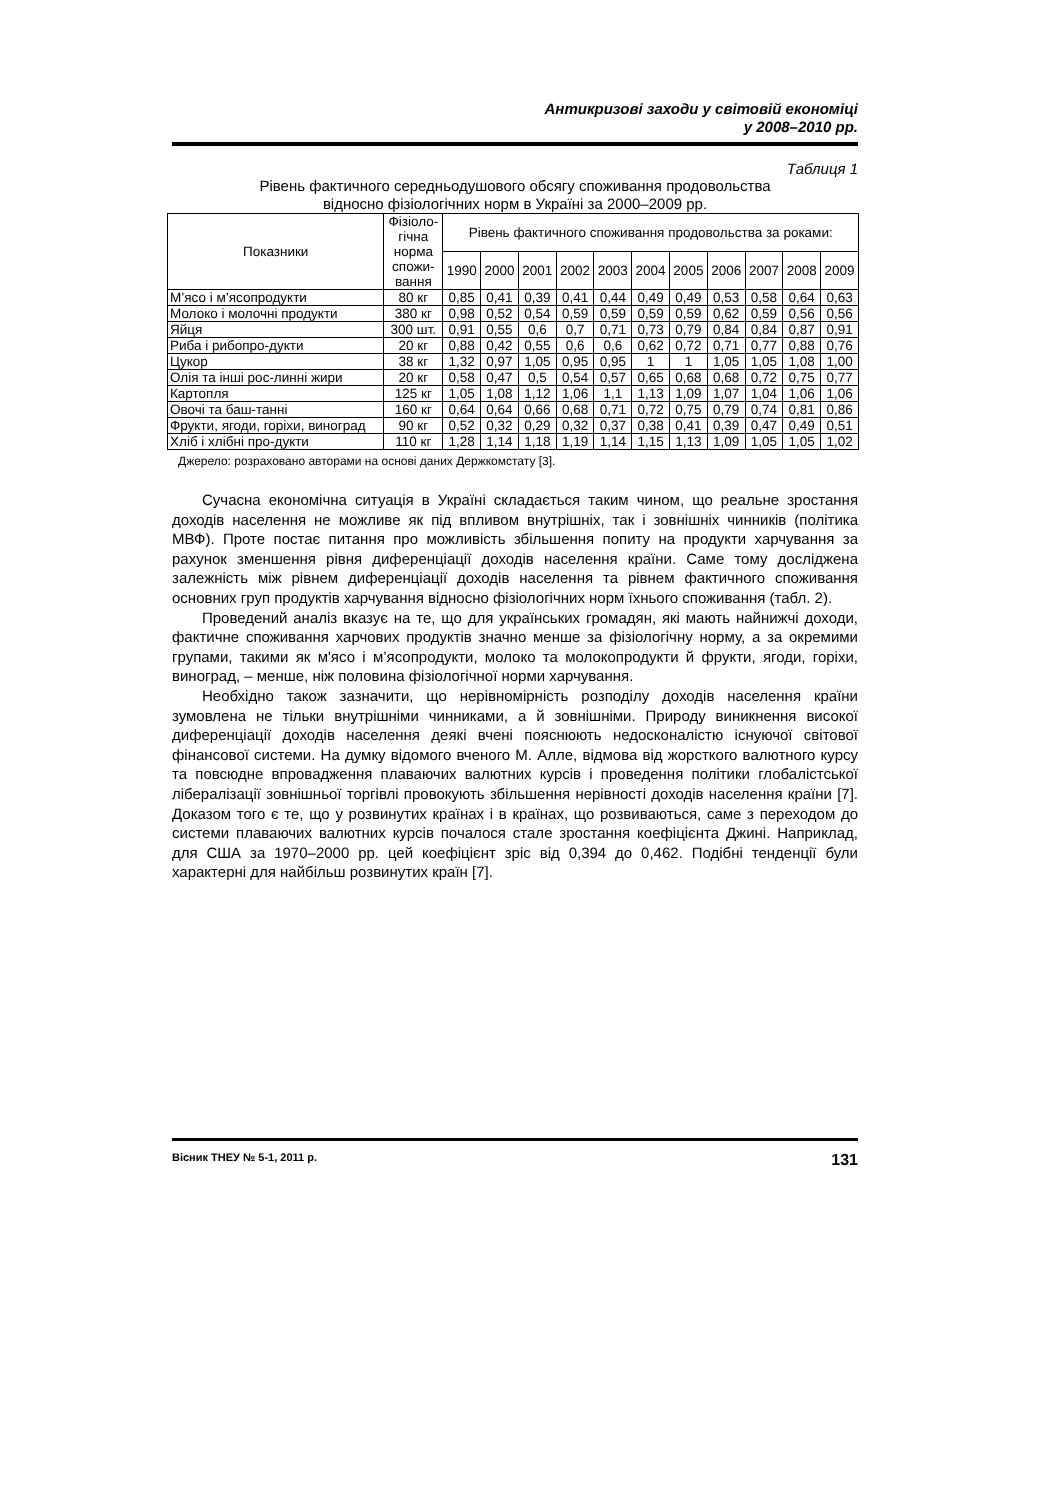Антикризові заходи у світовій економіці
у 2008–2010 рр.
Таблиця 1
Рівень фактичного середньодушового обсягу споживання продовольства
відносно фізіологічних норм в Україні за 2000–2009 рр.
| Показники | Фізіоло- гічна норма спожи- вання | Рівень фактичного споживання продовольства за роками: | | | | | | | | | | |
| --- | --- | --- | --- | --- | --- | --- | --- | --- | --- | --- | --- | --- |
| | | 1990 | 2000 | 2001 | 2002 | 2003 | 2004 | 2005 | 2006 | 2007 | 2008 | 2009 |
| М’ясо і м’ясопродукти | 80 кг | 0,85 | 0,41 | 0,39 | 0,41 | 0,44 | 0,49 | 0,49 | 0,53 | 0,58 | 0,64 | 0,63 |
| Молоко і молочні продукти | 380 кг | 0,98 | 0,52 | 0,54 | 0,59 | 0,59 | 0,59 | 0,59 | 0,62 | 0,59 | 0,56 | 0,56 |
| Яйця | 300 шт. | 0,91 | 0,55 | 0,6 | 0,7 | 0,71 | 0,73 | 0,79 | 0,84 | 0,84 | 0,87 | 0,91 |
| Риба і рибопро-дукти | 20 кг | 0,88 | 0,42 | 0,55 | 0,6 | 0,6 | 0,62 | 0,72 | 0,71 | 0,77 | 0,88 | 0,76 |
| Цукор | 38 кг | 1,32 | 0,97 | 1,05 | 0,95 | 0,95 | 1 | 1 | 1,05 | 1,05 | 1,08 | 1,00 |
| Олія та інші рос-линні жири | 20 кг | 0,58 | 0,47 | 0,5 | 0,54 | 0,57 | 0,65 | 0,68 | 0,68 | 0,72 | 0,75 | 0,77 |
| Картопля | 125 кг | 1,05 | 1,08 | 1,12 | 1,06 | 1,1 | 1,13 | 1,09 | 1,07 | 1,04 | 1,06 | 1,06 |
| Овочі та баш-танні | 160 кг | 0,64 | 0,64 | 0,66 | 0,68 | 0,71 | 0,72 | 0,75 | 0,79 | 0,74 | 0,81 | 0,86 |
| Фрукти, ягоди, горіхи, виноград | 90 кг | 0,52 | 0,32 | 0,29 | 0,32 | 0,37 | 0,38 | 0,41 | 0,39 | 0,47 | 0,49 | 0,51 |
| Хліб і хлібні про-дукти | 110 кг | 1,28 | 1,14 | 1,18 | 1,19 | 1,14 | 1,15 | 1,13 | 1,09 | 1,05 | 1,05 | 1,02 |
Джерело: розраховано авторами на основі даних Держкомстату [3].
Сучасна економічна ситуація в Україні складається таким чином, що реальне зростання доходів населення не можливе як під впливом внутрішніх, так і зовнішніх чинників (політика МВФ). Проте постає питання про можливість збільшення попиту на продукти харчування за рахунок зменшення рівня диференціації доходів населення країни. Саме тому досліджена залежність між рівнем диференціації доходів населення та рівнем фактичного споживання основних груп продуктів харчування відносно фізіологічних норм їхнього споживання (табл. 2).
Проведений аналіз вказує на те, що для українських громадян, які мають найнижчі доходи, фактичне споживання харчових продуктів значно менше за фізіологічну норму, а за окремими групами, такими як м'ясо і м’ясопродукти, молоко та молокопродукти й фрукти, ягоди, горіхи, виноград, – менше, ніж половина фізіологічної норми харчування.
Необхідно також зазначити, що нерівномірність розподілу доходів населення країни зумовлена не тільки внутрішніми чинниками, а й зовнішніми. Природу виникнення високої диференціації доходів населення деякі вчені пояснюють недосконалістю існуючої світової фінансової системи. На думку відомого вченого М. Алле, відмова від жорсткого валютного курсу та повсюдне впровадження плаваючих валютних курсів і проведення політики глобалістської лібералізації зовнішньої торгівлі провокують збільшення нерівності доходів населення країни [7]. Доказом того є те, що у розвинутих країнах і в країнах, що розвиваються, саме з переходом до системи плаваючих валютних курсів почалося стале зростання коефіцієнта Джині. Наприклад, для США за 1970–2000 рр. цей коефіцієнт зріс від 0,394 до 0,462. Подібні тенденції були характерні для найбільш розвинутих країн [7].
Вісник ТНЕУ № 5-1, 2011 р. 131